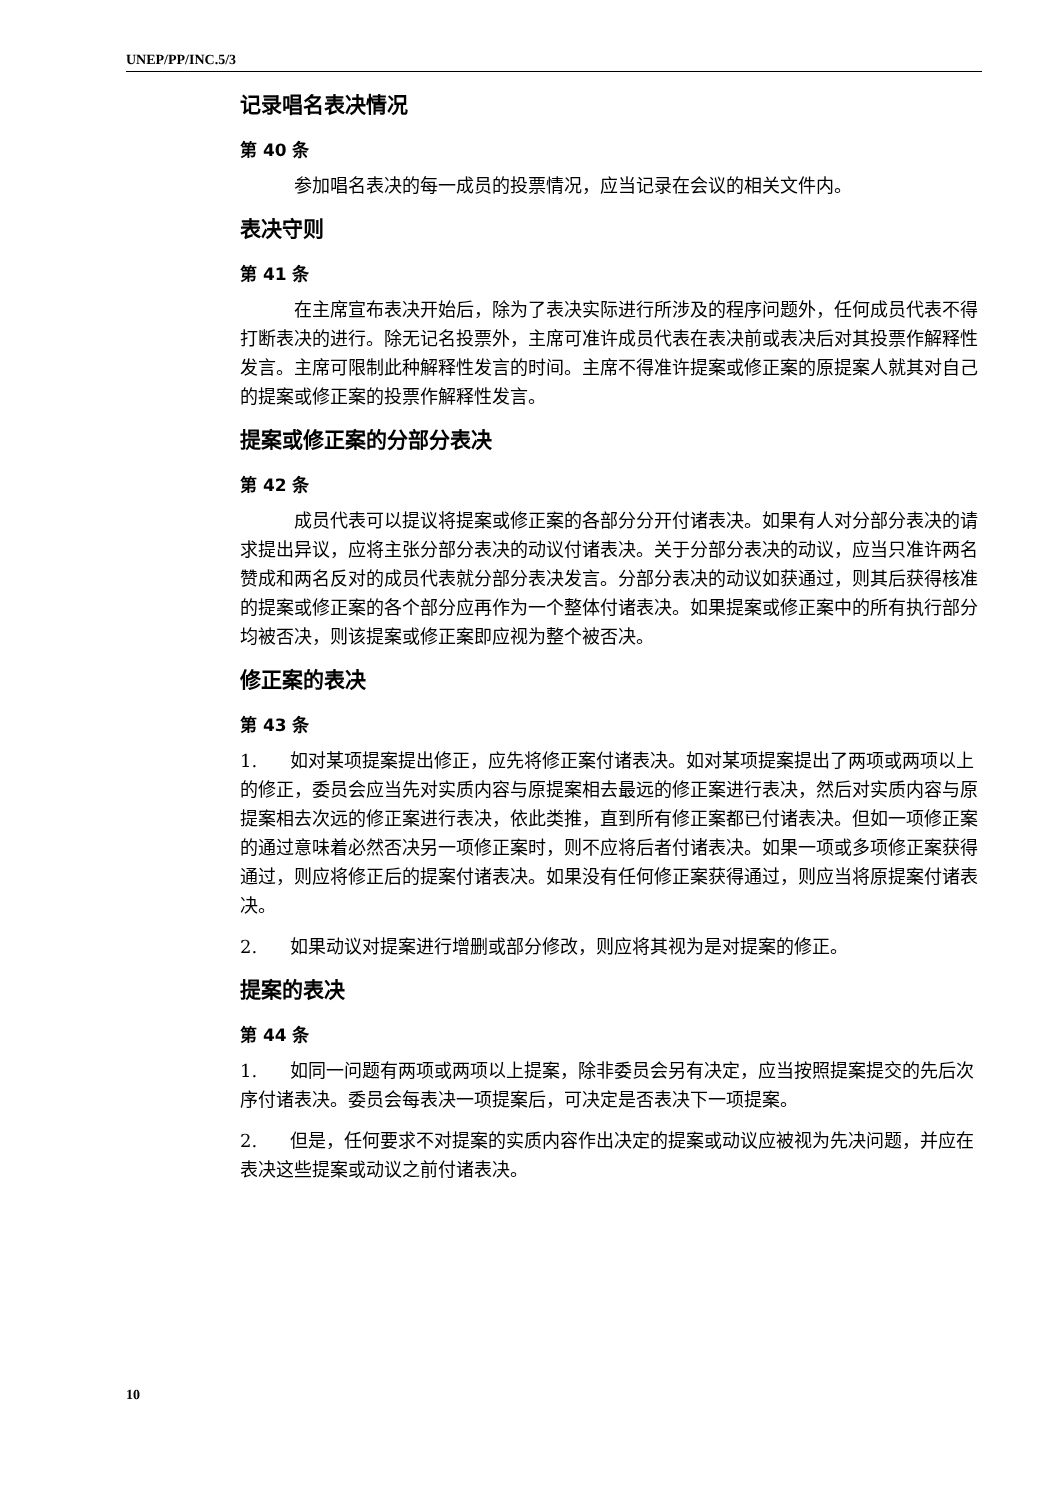UNEP/PP/INC.5/3
记录唱名表决情况
第 40 条
参加唱名表决的每一成员的投票情况，应当记录在会议的相关文件内。
表决守则
第 41 条
在主席宣布表决开始后，除为了表决实际进行所涉及的程序问题外，任何成员代表不得打断表决的进行。除无记名投票外，主席可准许成员代表在表决前或表决后对其投票作解释性发言。主席可限制此种解释性发言的时间。主席不得准许提案或修正案的原提案人就其对自己的提案或修正案的投票作解释性发言。
提案或修正案的分部分表决
第 42 条
成员代表可以提议将提案或修正案的各部分分开付诸表决。如果有人对分部分表决的请求提出异议，应将主张分部分表决的动议付诸表决。关于分部分表决的动议，应当只准许两名赞成和两名反对的成员代表就分部分表决发言。分部分表决的动议如获通过，则其后获得核准的提案或修正案的各个部分应再作为一个整体付诸表决。如果提案或修正案中的所有执行部分均被否决，则该提案或修正案即应视为整个被否决。
修正案的表决
第 43 条
1. 如对某项提案提出修正，应先将修正案付诸表决。如对某项提案提出了两项或两项以上的修正，委员会应当先对实质内容与原提案相去最远的修正案进行表决，然后对实质内容与原提案相去次远的修正案进行表决，依此类推，直到所有修正案都已付诸表决。但如一项修正案的通过意味着必然否决另一项修正案时，则不应将后者付诸表决。如果一项或多项修正案获得通过，则应将修正后的提案付诸表决。如果没有任何修正案获得通过，则应当将原提案付诸表决。
2. 如果动议对提案进行增删或部分修改，则应将其视为是对提案的修正。
提案的表决
第 44 条
1. 如同一问题有两项或两项以上提案，除非委员会另有决定，应当按照提案提交的先后次序付诸表决。委员会每表决一项提案后，可决定是否表决下一项提案。
2. 但是，任何要求不对提案的实质内容作出决定的提案或动议应被视为先决问题，并应在表决这些提案或动议之前付诸表决。
10